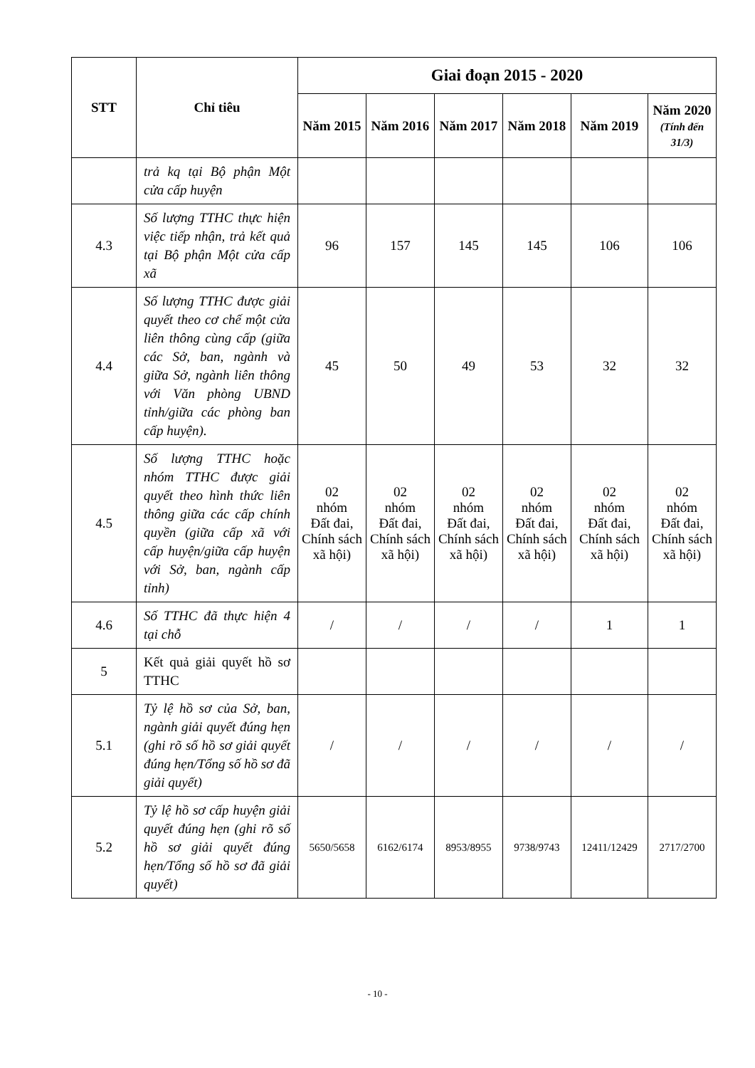| STT | Chỉ tiêu | Giai đoạn 2015 - 2020 | | | | | |
| --- | --- | --- | --- | --- | --- | --- | --- |
| | | Năm 2015 | Năm 2016 | Năm 2017 | Năm 2018 | Năm 2019 | Năm 2020 (Tính đến 31/3) |
| | trả kq tại Bộ phận Một cửa cấp huyện | | | | | | |
| 4.3 | Số lượng TTHC thực hiện việc tiếp nhận, trả kết quả tại Bộ phận Một cửa cấp xã | 96 | 157 | 145 | 145 | 106 | 106 |
| 4.4 | Số lượng TTHC được giải quyết theo cơ chế một cửa liên thông cùng cấp (giữa các Sở, ban, ngành và giữa Sở, ngành liên thông với Văn phòng UBND tỉnh/giữa các phòng ban cấp huyện). | 45 | 50 | 49 | 53 | 32 | 32 |
| 4.5 | Số lượng TTHC hoặc nhóm TTHC được giải quyết theo hình thức liên thông giữa các cấp chính quyền (giữa cấp xã với cấp huyện/giữa cấp huyện với Sở, ban, ngành cấp tỉnh) | 02 nhóm Đất đai, Chính sách xã hội) | 02 nhóm Đất đai, Chính sách xã hội) | 02 nhóm Đất đai, Chính sách xã hội) | 02 nhóm Đất đai, Chính sách xã hội) | 02 nhóm Đất đai, Chính sách xã hội) | 02 nhóm Đất đai, Chính sách xã hội) |
| 4.6 | Số TTHC đã thực hiện 4 tại chỗ | / | / | / | / | 1 | 1 |
| 5 | Kết quả giải quyết hồ sơ TTHC | | | | | | |
| 5.1 | Tỷ lệ hồ sơ của Sở, ban, ngành giải quyết đúng hẹn (ghi rõ số hồ sơ giải quyết đúng hẹn/Tổng số hồ sơ đã giải quyết) | / | / | / | / | / | / |
| 5.2 | Tỷ lệ hồ sơ cấp huyện giải quyết đúng hẹn (ghi rõ số hồ sơ giải quyết đúng hẹn/Tổng số hồ sơ đã giải quyết) | 5650/5658 | 6162/6174 | 8953/8955 | 9738/9743 | 12411/12429 | 2717/2700 |
- 10 -